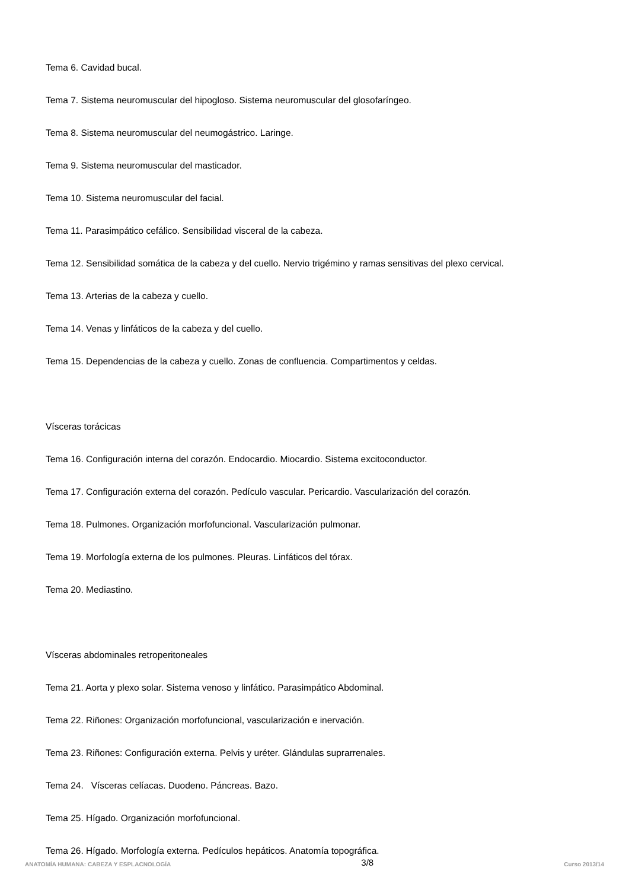Tema 6. Cavidad bucal.
Tema 7. Sistema neuromuscular del hipogloso. Sistema neuromuscular del glosofaríngeo.
Tema 8. Sistema neuromuscular del neumogástrico. Laringe.
Tema 9. Sistema neuromuscular del masticador.
Tema 10. Sistema neuromuscular del facial.
Tema 11. Parasimpático cefálico. Sensibilidad visceral de la cabeza.
Tema 12. Sensibilidad somática de la cabeza y del cuello. Nervio trigémino y ramas sensitivas del plexo cervical.
Tema 13. Arterias de la cabeza y cuello.
Tema 14. Venas y linfáticos de la cabeza y del cuello.
Tema 15. Dependencias de la cabeza y cuello. Zonas de confluencia. Compartimentos y celdas.
Vísceras torácicas
Tema 16. Configuración interna del corazón. Endocardio. Miocardio. Sistema excitoconductor.
Tema 17. Configuración externa del corazón. Pedículo vascular. Pericardio. Vascularización del corazón.
Tema 18. Pulmones. Organización morfofuncional. Vascularización pulmonar.
Tema 19. Morfología externa de los pulmones. Pleuras. Linfáticos del tórax.
Tema 20. Mediastino.
Vísceras abdominales retroperitoneales
Tema 21. Aorta y plexo solar. Sistema venoso y linfático. Parasimpático Abdominal.
Tema 22. Riñones: Organización morfofuncional, vascularización e inervación.
Tema 23. Riñones: Configuración externa. Pelvis y uréter. Glándulas suprarrenales.
Tema 24. Vísceras celíacas. Duodeno. Páncreas. Bazo.
Tema 25. Hígado. Organización morfofuncional.
Tema 26. Hígado. Morfología externa. Pedículos hepáticos. Anatomía topográfica.
ANATOMÍA HUMANA: CABEZA Y ESPLACNOLOGÍA 3/8 Curso 2013/14